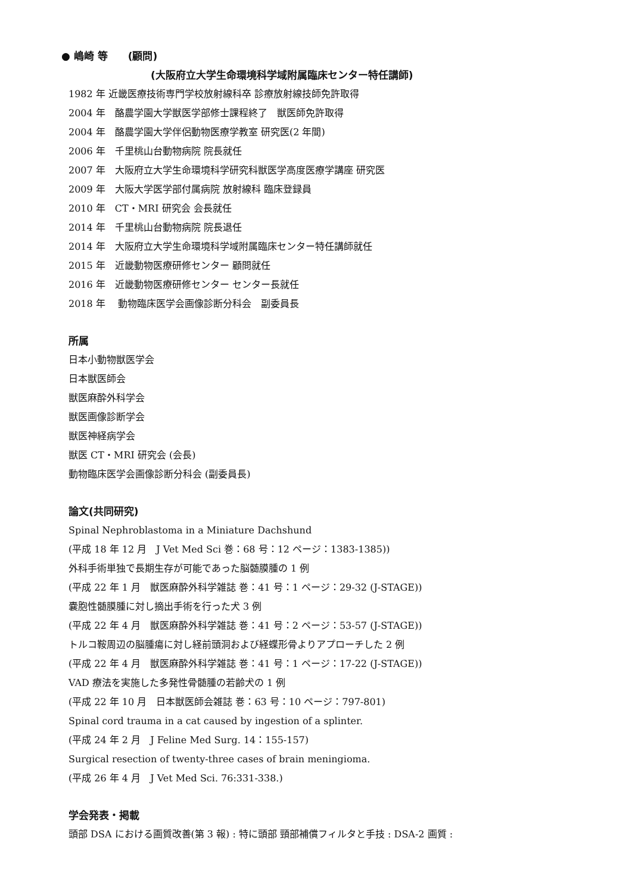● 嶋崎 等　　(顧問)
(大阪府立大学生命環境科学域附属臨床センター特任講師)
1982 年 近畿医療技術専門学校放射線科卒 診療放射線技師免許取得
2004 年　酪農学園大学獣医学部修士課程終了　獣医師免許取得
2004 年　酪農学園大学伴侶動物医療学教室 研究医(2 年間)
2006 年　千里桃山台動物病院 院長就任
2007 年　大阪府立大学生命環境科学研究科獣医学高度医療学講座 研究医
2009 年　大阪大学医学部付属病院 放射線科 臨床登録員
2010 年　CT・MRI 研究会 会長就任
2014 年　千里桃山台動物病院 院長退任
2014 年　大阪府立大学生命環境科学域附属臨床センター特任講師就任
2015 年　近畿動物医療研修センター 顧問就任
2016 年　近畿動物医療研修センター センター長就任
2018 年　 動物臨床医学会画像診断分科会　副委員長
所属
日本小動物獣医学会
日本獣医師会
獣医麻酔外科学会
獣医画像診断学会
獣医神経病学会
獣医 CT・MRI 研究会 (会長)
動物臨床医学会画像診断分科会 (副委員長)
論文(共同研究)
Spinal Nephroblastoma in a Miniature Dachshund
(平成 18 年 12 月　J Vet Med Sci 巻：68 号：12 ページ：1383-1385))
外科手術単独で長期生存が可能であった脳髄膜腫の 1 例
(平成 22 年 1 月　獣医麻酔外科学雑誌 巻：41 号：1 ページ：29-32 (J-STAGE))
嚢胞性髄膜腫に対し摘出手術を行った犬 3 例
(平成 22 年 4 月　獣医麻酔外科学雑誌 巻：41 号：2 ページ：53-57 (J-STAGE))
トルコ鞍周辺の脳腫瘍に対し経前頭洞および経蝶形骨よりアプローチした 2 例
(平成 22 年 4 月　獣医麻酔外科学雑誌 巻：41 号：1 ページ：17-22 (J-STAGE))
VAD 療法を実施した多発性骨髄腫の若齢犬の 1 例
(平成 22 年 10 月　日本獣医師会雑誌 巻：63 号：10 ページ：797-801)
Spinal cord trauma in a cat caused by ingestion of a splinter.
(平成 24 年 2 月　J Feline Med Surg. 14：155-157)
Surgical resection of twenty-three cases of brain meningioma.
(平成 26 年 4 月　J Vet Med Sci. 76:331-338.)
学会発表・掲載
頭部 DSA における画質改善(第 3 報) : 特に頭部 頸部補償フィルタと手技 : DSA-2 画質 :